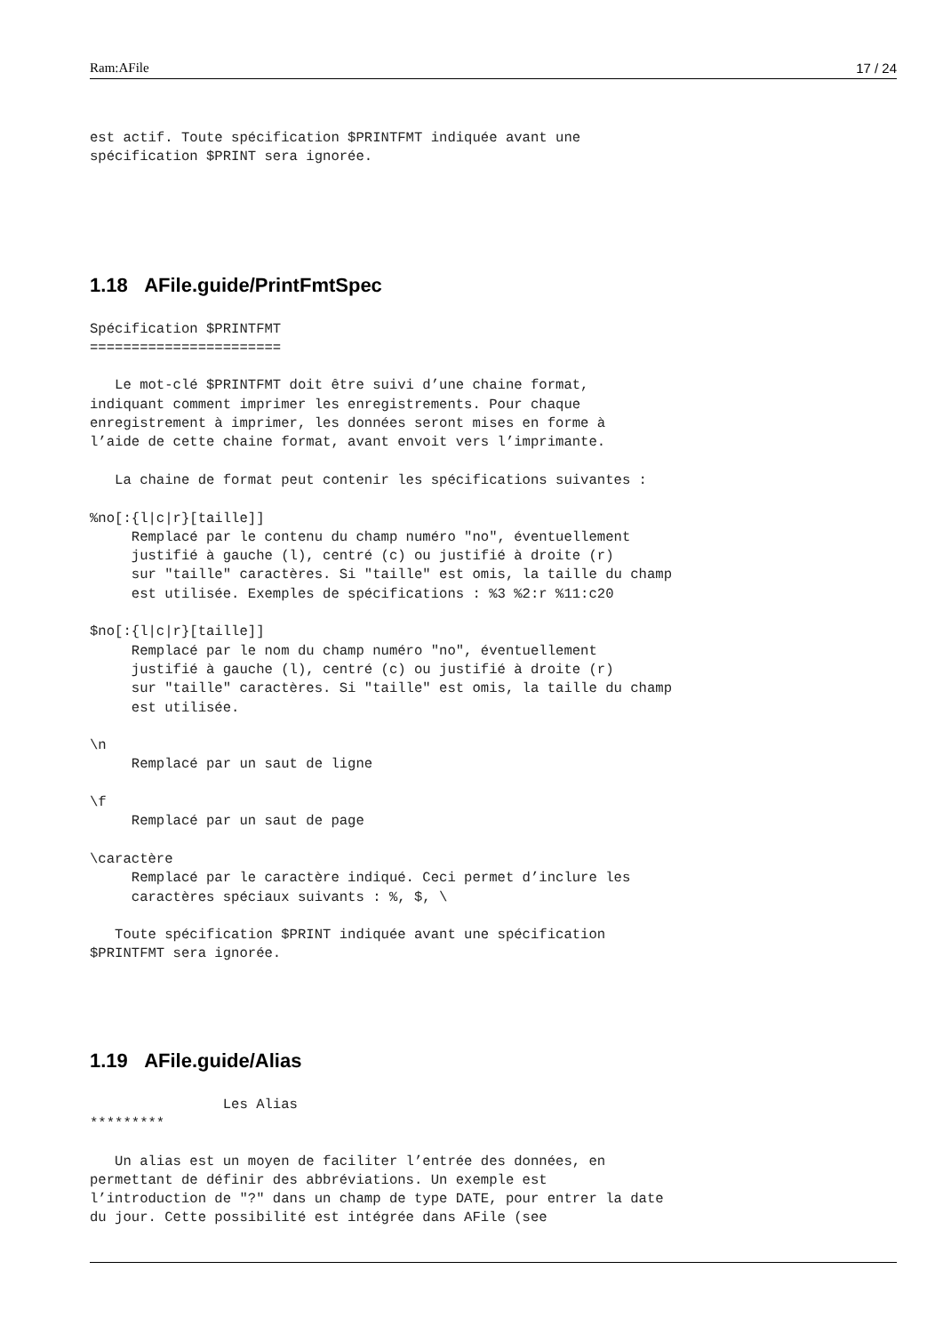Ram:AFile 17 / 24
est actif. Toute spécification $PRINTFMT indiquée avant une
spécification $PRINT sera ignorée.
1.18 AFile.guide/PrintFmtSpec
Spécification $PRINTFMT
=======================

   Le mot-clé $PRINTFMT doit être suivi d’une chaine format,
indiquant comment imprimer les enregistrements. Pour chaque
enregistrement à imprimer, les données seront mises en forme à
l’aide de cette chaine format, avant envoit vers l’imprimante.

   La chaine de format peut contenir les spécifications suivantes :

%no[:{l|c|r}[taille]]
     Remplacé par le contenu du champ numéro "no", éventuellement
     justifié à gauche (l), centré (c) ou justifié à droite (r)
     sur "taille" caractères. Si "taille" est omis, la taille du champ
     est utilisée. Exemples de spécifications : %3 %2:r %11:c20

$no[:{l|c|r}[taille]]
     Remplacé par le nom du champ numéro "no", éventuellement
     justifié à gauche (l), centré (c) ou justifié à droite (r)
     sur "taille" caractères. Si "taille" est omis, la taille du champ
     est utilisée.

\n
     Remplacé par un saut de ligne

\f
     Remplacé par un saut de page

\caractère
     Remplacé par le caractère indiqué. Ceci permet d’inclure les
     caractères spéciaux suivants : %, $, \

   Toute spécification $PRINT indiquée avant une spécification
$PRINTFMT sera ignorée.
1.19 AFile.guide/Alias
                Les Alias
*********

   Un alias est un moyen de faciliter l’entrée des données, en
permettant de définir des abbréviations. Un exemple est
l’introduction de "?" dans un champ de type DATE, pour entrer la date
du jour. Cette possibilité est intégrée dans AFile (see